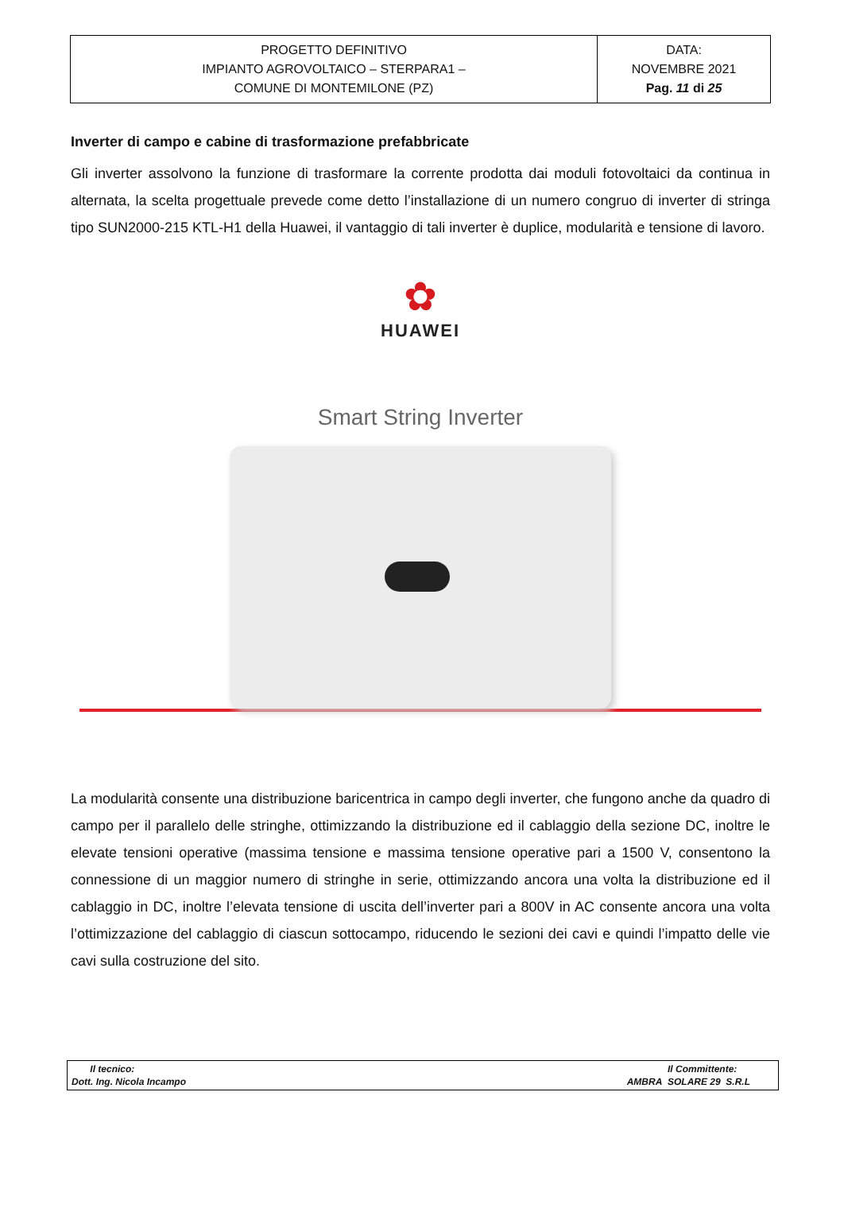| PROGETTO DEFINITIVO IMPIANTO AGROVOLTAICO – STERPARA1 – COMUNE DI MONTEMILONE (PZ) | DATA: NOVEMBRE 2021 Pag. 11 di 25 |
Inverter di campo e cabine di trasformazione prefabbricate
Gli inverter assolvono la funzione di trasformare la corrente prodotta dai moduli fotovoltaici da continua in alternata, la scelta progettuale prevede come detto l’installazione di un numero congruo di inverter di stringa tipo SUN2000-215 KTL-H1 della Huawei, il vantaggio di tali inverter è duplice, modularità e tensione di lavoro.
✿
HUAWEI
Smart String Inverter
La modularità consente una distribuzione baricentrica in campo degli inverter, che fungono anche da quadro di campo per il parallelo delle stringhe, ottimizzando la distribuzione ed il cablaggio della sezione DC, inoltre le elevate tensioni operative (massima tensione e massima tensione operative pari a 1500 V, consentono la connessione di un maggior numero di stringhe in serie, ottimizzando ancora una volta la distribuzione ed il cablaggio in DC, inoltre l’elevata tensione di uscita dell’inverter pari a 800V in AC consente ancora una volta l’ottimizzazione del cablaggio di ciascun sottocampo, riducendo le sezioni dei cavi e quindi l’impatto delle vie cavi sulla costruzione del sito.
| Il tecnico: Dott. Ing. Nicola Incampo | Il Committente: AMBRA SOLARE 29 S.R.L |